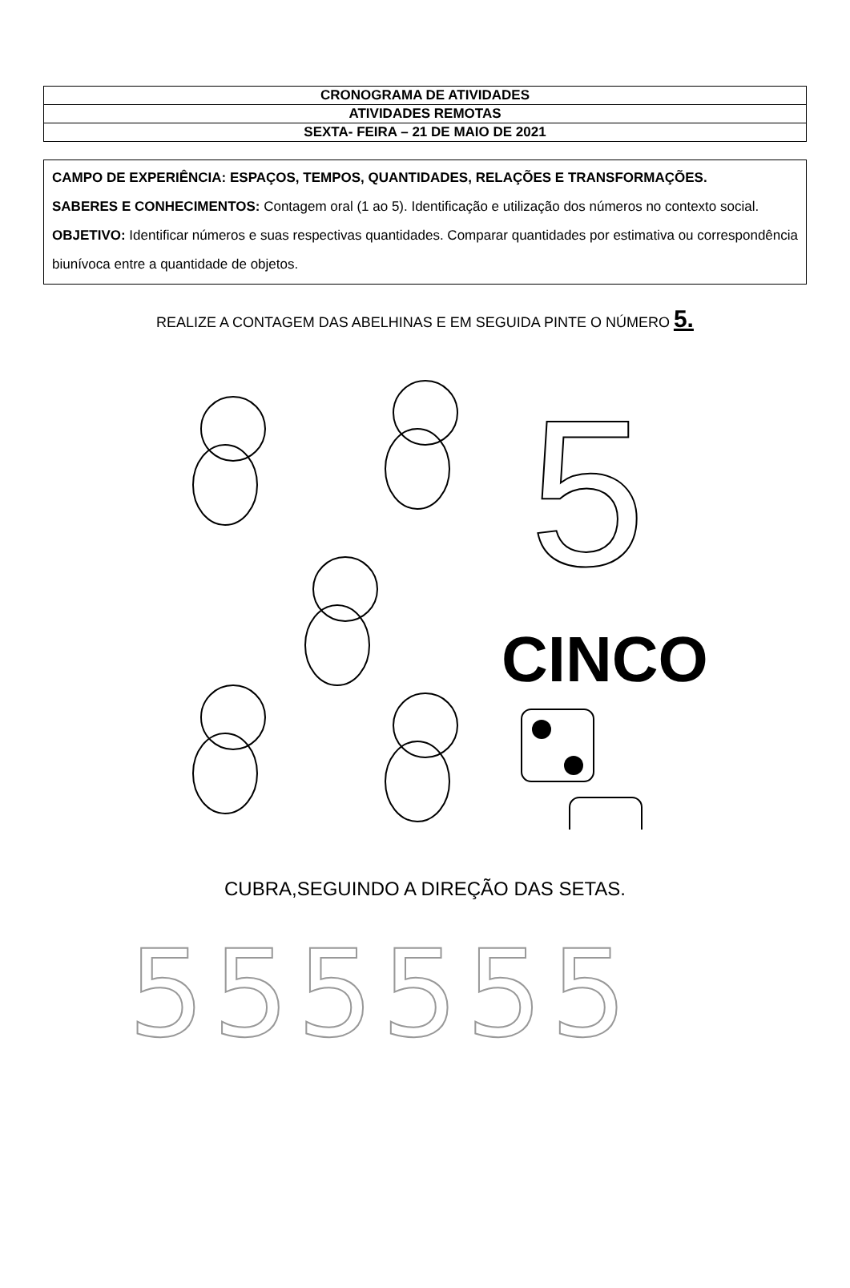| CRONOGRAMA DE ATIVIDADES |
| ATIVIDADES REMOTAS |
| SEXTA- FEIRA – 21 DE MAIO DE 2021 |
CAMPO DE EXPERIÊNCIA: ESPAÇOS, TEMPOS, QUANTIDADES, RELAÇÕES E TRANSFORMAÇÕES.
SABERES E CONHECIMENTOS: Contagem oral (1 ao 5). Identificação e utilização dos números no contexto social.
OBJETIVO: Identificar números e suas respectivas quantidades. Comparar quantidades por estimativa ou correspondência biunívoca entre a quantidade de objetos.
REALIZE A CONTAGEM DAS ABELHINAS E EM SEGUIDA PINTE O NÚMERO 5.
5
CINCO
CUBRA,SEGUINDO A DIREÇÃO DAS SETAS.
555555